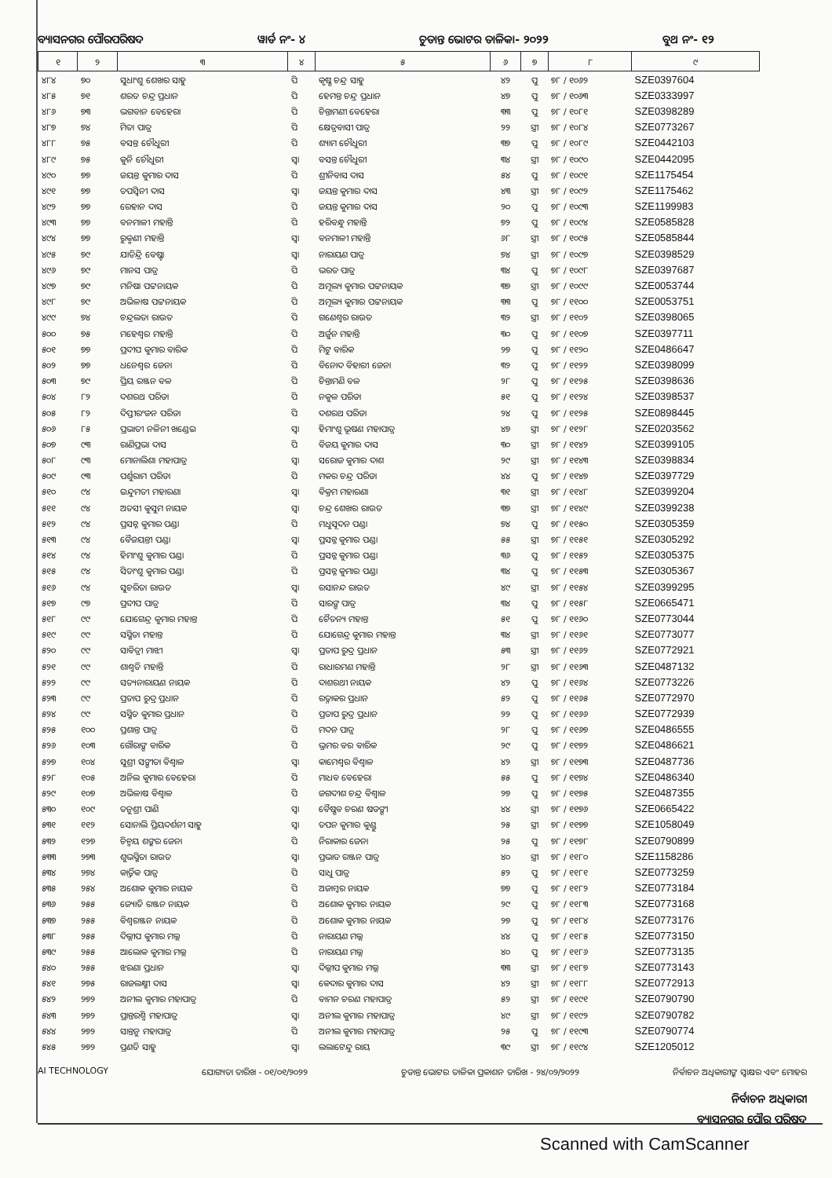ବ୍ୟାସନଗର ପୌରପରିଷଦ ୱାର୍ଡ ନଂ- ୪ ଚୁଡାନ୍ତ ଭୋଟର ତାଳିକା- ୨୦୨୨ ବୁଥ ନଂ- ୧୨
| ୧ | ୨ | ୩ | ୪ | ୫ | ୬ | ୭ | ୮ | ୯ |
| --- | --- | --- | --- | --- | --- | --- | --- | --- |
| ୪୮୪ | ୭୦ | ସୁଧାଂଶୁ ଶେଖର ସାହୁ | ପି | କୃଷ୍ଣ ଚନ୍ଦ୍ର ସାହୁ | ୪୨ | ପୁ | ୭୮ / ୧୦୬୨ | SZE0397604 |
| ୪୮୫ | ୭୧ | ଶରତ ଚନ୍ଦ୍ର ପ୍ରଧାନ | ପି | ହେମନ୍ତ ଚନ୍ଦ୍ର ପ୍ରଧାନ | ୪୭ | ପୁ | ୭୮ / ୧୦୬୩ | SZE0333997 |
| ୪୮୬ | ୭୩ | ଭଗବାନ ବେହେରା | ପି | ଚିନ୍ତାମଣୀ ବେହେରା | ୩୩ | ପୁ | ୭୮ / ୧୦୮୧ | SZE0398289 |
| ୪୮୭ | ୭୪ | ମିତା ପାତ୍ର | ପି | କ୍ଷେତ୍ରବାସୀ ପାତ୍ର | ୨୨ | ସ୍ତ୍ରୀ | ୭୮ / ୧୦୮୪ | SZE0773267 |
| ୪୮୮ | ୭୫ | ବସନ୍ତ ଚୌଧୁରୀ | ପି | ଶ୍ୟାମ ଚୌଧୁରୀ | ୩୭ | ପୁ | ୭୮ / ୧୦୮୯ | SZE0442103 |
| ୪୮୯ | ୭୫ | କୁନି ଚୌଧୁରୀ | ସ୍ୱା | ବସନ୍ତ ଚୌଧୁରୀ | ୩୪ | ସ୍ତ୍ରୀ | ୭୮ / ୧୦୯୦ | SZE0442095 |
| ୪୯୦ | ୭୭ | ଜୟନ୍ତ କୁମାର ଦାସ | ପି | ଶ୍ରୀନିବାସ ଦାସ | ୫୪ | ପୁ | ୭୮ / ୧୦୯୧ | SZE1175454 |
| ୪୯୧ | ୭୭ | ତପସ୍ୱିନୀ ଦାସ | ସ୍ୱା | ଜୟନ୍ତ କୁମାର ଦାସ | ୪୩ | ସ୍ତ୍ରୀ | ୭୮ / ୧୦୯୨ | SZE1175462 |
| ୪୯୨ | ୭୭ | ରେହାନ ଦାସ | ପି | ଜୟନ୍ତ କୁମାର ଦାସ | ୨୦ | ପୁ | ୭୮ / ୧୦୯୩ | SZE1199983 |
| ୪୯୩ | ୭୭ | ବନମାଳୀ ମହାନ୍ତି | ପି | ହରିବନ୍ଧୁ ମହାନ୍ତି | ୭୨ | ପୁ | ୭୮ / ୧୦୯୪ | SZE0585828 |
| ୪୯୪ | ୭୭ | ରୁକ୍ମଣୀ ମହାନ୍ତି | ସ୍ୱା | ବନମାଳୀ ମହାନ୍ତି | ୬୮ | ସ୍ତ୍ରୀ | ୭୮ / ୧୦୯୫ | SZE0585844 |
| ୪୯୫ | ୭୯ | ଯାତିନ୍ଦ୍ରି ବେଷ୍ଟା | ସ୍ୱା | ନାରାୟଣ ପାତ୍ର | ୭୪ | ସ୍ତ୍ରୀ | ୭୮ / ୧୦୯୭ | SZE0398529 |
| ୪୯୬ | ୭୯ | ମାନସ ପାତ୍ର | ପି | ଭରତ ପାତ୍ର | ୩୪ | ପୁ | ୭୮ / ୧୦୯୮ | SZE0397687 |
| ୪୯୭ | ୭୯ | ମନିଷା ପଟ୍ଟନାୟକ | ପି | ଅମୂଲ୍ୟ କୁମାର ପଟ୍ଟନାୟକ | ୩୭ | ସ୍ତ୍ରୀ | ୭୮ / ୧୦୯୯ | SZE0053744 |
| ୪୯୮ | ୭୯ | ଅଭିଳାଷ ପଟ୍ଟନାୟକ | ପି | ଅମୂଲ୍ୟ କୁମାର ପଟ୍ଟନାୟକ | ୩୩ | ପୁ | ୭୮ / ୧୧୦୦ | SZE0053751 |
| ୪୯୯ | ୭୪ | ଚନ୍ଦ୍ରଲତା ରାଉତ | ପି | ଗଣେଶ୍ୱର ରାଉତ | ୩୨ | ସ୍ତ୍ରୀ | ୭୮ / ୧୧୦୨ | SZE0398065 |
| ୫୦୦ | ୭୫ | ମହେଶ୍ୱର ମହାନ୍ତି | ପି | ଅର୍ଜୁନ ମହାନ୍ତି | ୩୦ | ପୁ | ୭୮ / ୧୧୦୭ | SZE0397711 |
| ୫୦୧ | ୭୭ | ପ୍ରଦୀପ କୁମାର ବାରିକ | ପି | ମିଟୁ ବାରିକ | ୨୭ | ପୁ | ୭୮ / ୧୧୨୦ | SZE0486647 |
| ୫୦୨ | ୭୭ | ଧନେଶ୍ୱର ଜେନା | ପି | ବିନୋଦ ବିହାରୀ ଜେନା | ୩୨ | ପୁ | ୭୮ / ୧୧୨୨ | SZE0398099 |
| ୫୦୩ | ୭୯ | ପ୍ରିୟ ରଞ୍ଜନ ବଳ | ପି | ଚିନ୍ତାମଣି ବଳ | ୨୮ | ପୁ | ୭୮ / ୧୧୨୫ | SZE0398636 |
| ୫୦୪ | ୮୨ | ଦଶରଥ ପରିଡା | ପି | ନକୁଳ ପରିଡା | ୫୧ | ପୁ | ୭୮ / ୧୧୨୪ | SZE0398537 |
| ୫୦୫ | ୮୨ | ଦିପ୍ତୀରଂଜନ ପରିଡା | ପି | ଦଶରଥ ପରିଡା | ୨୪ | ପୁ | ୭୮ / ୧୧୨୫ | SZE0898445 |
| ୫୦୬ | ୮୫ | ପ୍ରଭାତୀ ନଳିନୀ ଖଣ୍ଡେଇ | ସ୍ୱା | ହିମାଂଶୁ ଭୂଷଣ ମହାପାତ୍ର | ୪୭ | ସ୍ତ୍ରୀ | ୭୮ / ୧୧୨୮ | SZE0203562 |
| ୫୦୭ | ୯୩ | ରାଣିପ୍ରଭା ଦାସ | ପି | ବିଜୟ କୁମାର ଦାସ | ୩୦ | ସ୍ତ୍ରୀ | ୭୮ / ୧୧୪୨ | SZE0399105 |
| ୫୦୮ | ୯୩ | ମୋନାଲିଶା ମହାପାତ୍ର | ସ୍ୱା | ସରୋଜ କୁମାର ଦାଶ | ୨୯ | ସ୍ତ୍ରୀ | ୭୮ / ୧୧୪୩ | SZE0398834 |
| ୫୦୯ | ୯୩ | ପର୍ଶୁରାମ ପରିଡା | ପି | ମକର ଚନ୍ଦ୍ର ପରିଡା | ୪୪ | ପୁ | ୭୮ / ୧୧୪୭ | SZE0397729 |
| ୫୧୦ | ୯୪ | ଇନ୍ଦୁମତୀ ମହାରଣା | ସ୍ୱା | ବିକ୍ରମ ମହାରଣା | ୩୧ | ସ୍ତ୍ରୀ | ୭୮ / ୧୧୪୮ | SZE0399204 |
| ୫୧୧ | ୯୪ | ଅତସୀ କୁସୁମ ନାୟକ | ସ୍ୱା | ଚନ୍ଦ୍ର ଶେଖର ରାଉତ | ୩୭ | ସ୍ତ୍ରୀ | ୭୮ / ୧୧୪୯ | SZE0399238 |
| ୫୧୨ | ୯୪ | ପ୍ରସନ୍ନ କୁମାର ପଣ୍ଡା | ପି | ମଧୁସୂଦନ ପଣ୍ଡା | ୭୪ | ପୁ | ୭୮ / ୧୧୫୦ | SZE0305359 |
| ୫୧୩ | ୯୪ | ବୈଜୟନ୍ତୀ ପଣ୍ଡା | ସ୍ୱା | ପ୍ରସନ୍ନ କୁମାର ପଣ୍ଡା | ୫୫ | ସ୍ତ୍ରୀ | ୭୮ / ୧୧୫୧ | SZE0305292 |
| ୫୧୪ | ୯୪ | ହିମାଂଶୁ କୁମାର ପଣ୍ଡା | ପି | ପ୍ରସନ୍ନ କୁମାର ପଣ୍ଡା | ୩୬ | ପୁ | ୭୮ / ୧୧୫୨ | SZE0305375 |
| ୫୧୫ | ୯୪ | ସିତାଂଶୁ କୁମାର ପଣ୍ଡା | ପି | ପ୍ରସନ୍ନ କୁମାର ପଣ୍ଡା | ୩୪ | ପୁ | ୭୮ / ୧୧୫୩ | SZE0305367 |
| ୫୧୬ | ୯୪ | ସୁଚରିତା ରାଉତ | ସ୍ୱା | ରସାନନ୍ଦ ରାଉତ | ୪୯ | ସ୍ତ୍ରୀ | ୭୮ / ୧୧୫୪ | SZE0399295 |
| ୫୧୭ | ୯୭ | ପ୍ରଦୀପ ପାତ୍ର | ପି | ସାରଙ୍ଗ ପାତ୍ର | ୩୪ | ପୁ | ୭୮ / ୧୧୫୮ | SZE0665471 |
| ୫୧୮ | ୯୯ | ଯୋଗେନ୍ଦ୍ର କୁମାର ମହାନ୍ତ | ପି | ଚୈତନ୍ୟ ମହାନ୍ତ | ୫୧ | ପୁ | ୭୮ / ୧୧୬୦ | SZE0773044 |
| ୫୧୯ | ୯୯ | ସସ୍ମିତା ମହାନ୍ତ | ପି | ଯୋଗେନ୍ଦ୍ର କୁମାର ମହାନ୍ତ | ୩୪ | ସ୍ତ୍ରୀ | ୭୮ / ୧୧୬୧ | SZE0773077 |
| ୫୨୦ | ୯୯ | ସାବିତ୍ରୀ ମାଝୀ | ସ୍ୱା | ପ୍ରତାପ ରୁଦ୍ର ପ୍ରଧାନ | ୫୩ | ସ୍ତ୍ରୀ | ୭୮ / ୧୧୬୨ | SZE0772921 |
| ୫୨୧ | ୯୯ | ଶାଶ୍ୱତି ମହାନ୍ତି | ପି | ରାଧାରମଣ ମହାନ୍ତି | ୨୮ | ସ୍ତ୍ରୀ | ୭୮ / ୧୧୬୩ | SZE0487132 |
| ୫୨୨ | ୯୯ | ସତ୍ୟନାରାୟଣ ନାୟକ | ପି | ଦାଶରଥୀ ନାୟକ | ୪୨ | ପୁ | ୭୮ / ୧୧୬୪ | SZE0773226 |
| ୫୨୩ | ୯୯ | ପ୍ରତାପ ରୁଦ୍ର ପ୍ରଧାନ | ପି | ରତ୍ନାକର ପ୍ରଧାନ | ୫୨ | ପୁ | ୭୮ / ୧୧୬୫ | SZE0772970 |
| ୫୨୪ | ୯୯ | ସସ୍ମିତ କୁମାର ପ୍ରଧାନ | ପି | ପ୍ରତାପ ରୁଦ୍ର ପ୍ରଧାନ | ୨୨ | ପୁ | ୭୮ / ୧୧୬୬ | SZE0772939 |
| ୫୨୫ | ୧୦୦ | ପ୍ରଶାନ୍ତ ପାତ୍ର | ପି | ମଦନ ପାତ୍ର | ୨୮ | ପୁ | ୭୮ / ୧୧୬୭ | SZE0486555 |
| ୫୨୬ | ୧୦୩ | ଗୌରାଙ୍ଗ ବାରିକ | ପି | ଭ୍ରମର ବର ବାରିକ | ୨୯ | ପୁ | ୭୮ / ୧୧୭୨ | SZE0486621 |
| ୫୨୭ | ୧୦୪ | ସୁଶ୍ରୀ ସଙ୍ଗୀତା ବିଶ୍ୱାଳ | ସ୍ୱା | କାମେଶ୍ୱର ବିଶ୍ୱାଳ | ୪୨ | ସ୍ତ୍ରୀ | ୭୮ / ୧୧୭୩ | SZE0487736 |
| ୫୨୮ | ୧୦୫ | ଅନିଲ କୁମାର ବେହେରା | ପି | ମାଧବ ବେହେରା | ୫୫ | ପୁ | ୭୮ / ୧୧୭୪ | SZE0486340 |
| ୫୨୯ | ୧୦୭ | ଅଭିଳାଷ ବିଶ୍ୱାଳ | ପି | ଜଗଦୀଶ ଚନ୍ଦ୍ର ବିଶ୍ୱାଳ | ୨୭ | ପୁ | ୭୮ / ୧୧୭୫ | SZE0487355 |
| ୫୩୦ | ୧୦୯ | ତନୁଶ୍ରୀ ପାଣି | ସ୍ୱା | ବୈଷ୍ଣବ ଚରଣ ଷଡଙ୍ଗୀ | ୪୪ | ସ୍ତ୍ରୀ | ୭୮ / ୧୧୭୬ | SZE0665422 |
| ୫୩୧ | ୧୧୨ | ସୋନାଲି ପ୍ରିୟଦର୍ଶନୀ ସାହୁ | ସ୍ୱା | ତପନ କୁମାର କୁଣ୍ଡୁ | ୨୫ | ସ୍ତ୍ରୀ | ୭୮ / ୧୧୭୭ | SZE1058049 |
| ୫୩୨ | ୧୨୭ | ଚିନ୍ମୟ ଶଙ୍କର ଜେନା | ପି | ନିରାକାର ଜେନା | ୨୫ | ପୁ | ୭୮ / ୧୧୭୮ | SZE0790899 |
| ୫୩୩ | ୨୭୩ | ଶୁଭସ୍ମିତା ରାଉତ | ସ୍ୱା | ପ୍ରଭାତ ରଞ୍ଜନ ପାତ୍ର | ୪୦ | ସ୍ତ୍ରୀ | ୭୮ / ୧୧୮୦ | SZE1158286 |
| ୫୩୪ | ୨୭୪ | କାର୍ତ୍ତିକ ପାତ୍ର | ପି | ସାଧୁ ପାତ୍ର | ୫୨ | ପୁ | ୭୮ / ୧୧୮୧ | SZE0773259 |
| ୫୩୫ | ୨୫୪ | ଅଶୋକ କୁମାର ନାୟକ | ପି | ଅଜାମ୍ବର ନାୟକ | ୭୭ | ପୁ | ୭୮ / ୧୧୮୨ | SZE0773184 |
| ୫୩୬ | ୨୫୫ | ଜ୍ୟୋତି ରଞ୍ଜନ ନାୟକ | ପି | ଅଶୋକ କୁମାର ନାୟକ | ୨୯ | ପୁ | ୭୮ / ୧୧୮୩ | SZE0773168 |
| ୫୩୭ | ୨୫୫ | ବିଶ୍ୱରଞ୍ଜନ ନାୟକ | ପି | ଅଶୋକ କୁମାର ନାୟକ | ୨୭ | ପୁ | ୭୮ / ୧୧୮୪ | SZE0773176 |
| ୫୩୮ | ୨୫୫ | ଦିଲ୍ଲୀପ କୁମାର ମଲ୍ଲ | ପି | ନାରାୟଣ ମଲ୍ଲ | ୪୪ | ପୁ | ୭୮ / ୧୧୮୫ | SZE0773150 |
| ୫୩୯ | ୨୫୫ | ଆଲୋକ କୁମାର ମଲ୍ଲ | ପି | ନାରାୟଣ ମଲ୍ଲ | ୪୦ | ପୁ | ୭୮ / ୧୧୮୬ | SZE0773135 |
| ୫୪୦ | ୨୫୫ | ଝରଣା ପ୍ରଧାନ | ସ୍ୱା | ଦିଲ୍ଲୀପ କୁମାର ମଲ୍ଲ | ୩୩ | ସ୍ତ୍ରୀ | ୭୮ / ୧୧୮୭ | SZE0773143 |
| ୫୪୧ | ୨୭୫ | ରାଜଲକ୍ଷ୍ମୀ ଦାସ | ସ୍ୱା | କେଦାର କୁମାର ଦାସ | ୪୨ | ସ୍ତ୍ରୀ | ୭୮ / ୧୧୮୮ | SZE0772913 |
| ୫୪୨ | ୨୭୨ | ଅନୀଲ କୁମାର ମହାପାତ୍ର | ପି | ବାମନ ଚରଣ ମହାପାତ୍ର | ୫୨ | ସ୍ତ୍ରୀ | ୭୮ / ୧୧୯୧ | SZE0790790 |
| ୫୪୩ | ୨୭୨ | ପ୍ରାନ୍ତରଶ୍ମି ମହାପାତ୍ର | ସ୍ୱା | ଅନୀଲ କୁମାର ମହାପାତ୍ର | ୪୯ | ସ୍ତ୍ରୀ | ୭୮ / ୧୧୯୨ | SZE0790782 |
| ୫୪୪ | ୨୭୨ | ସାନ୍ତନୁ ମହାପାତ୍ର | ପି | ଅନୀଲ କୁମାର ମହାପାତ୍ର | ୨୫ | ପୁ | ୭୮ / ୧୧୯୩ | SZE0790774 |
| ୫୪୫ | ୨୭୨ | ପ୍ରଣତି ସାହୁ | ସ୍ୱା | ଲଲାଟେନ୍ଦୁ ରାୟ | ୩୯ | ସ୍ତ୍ରୀ | ୭୮ / ୧୧୯୪ | SZE1205012 |
AI TECHNOLOGY ଯୋଗ୍ୟତା ତାରିଖ - ୦୧/୦୧/୨୦୨୨ ଚୁଡାନ୍ତ ଭୋଟର ତାଳିକା ପ୍ରକାଶନ ତାରିଖ - ୨୪/୦୨/୨୦୨୨ ନିର୍ବାଚନ ଅଧିକାରୀଙ୍କ ସ୍ୱାକ୍ଷର ଏବଂ ମୋହର
ନିର୍ବାଚନ ଅଧିକାରୀ
ବ୍ୟାସନଗର ପୌର ପରିଷଦ
Scanned with CamScanner